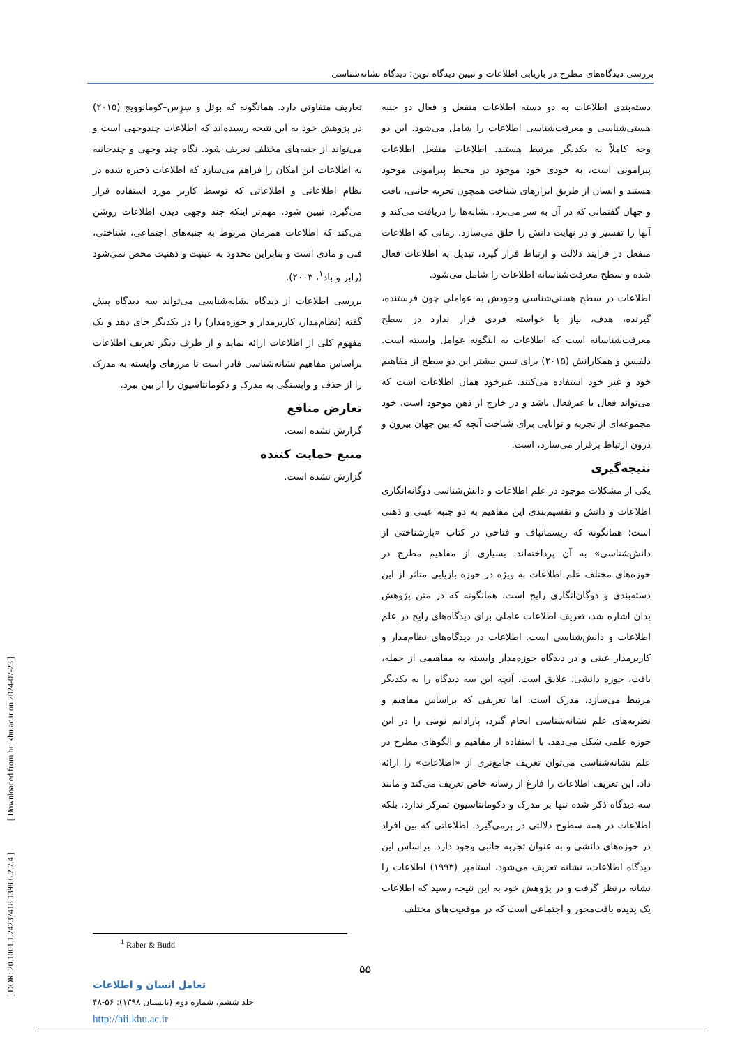[ DOR: 20.1001.1.24237418.1398.6.2.7.4 ] [ Downloaded from hii.khu.ac.ir on 2024-07-23 ]
بررسی دیدگاه‌های مطرح در بازیابی اطلاعات و تبیین دیدگاه نوین: دیدگاه نشانه‌شناسی
دسته‌بندی اطلاعات به دو دسته اطلاعات منفعل و فعال دو جنبه هستی‌شناسی و معرفت‌شناسی اطلاعات را شامل می‌شود. این دو وجه کاملاً به یکدیگر مرتبط هستند. اطلاعات منفعل اطلاعات پیرامونی است، به خودی خود موجود در محیط پیرامونی موجود هستند و انسان از طریق ابزارهای شناخت همچون تجربه جانبی، بافت و جهان گفتمانی که در آن به سر می‌برد، نشانه‌ها را دریافت می‌کند و آنها را تفسیر و در نهایت دانش را خلق می‌سازد. زمانی که اطلاعات منفعل در فرایند دلالت و ارتباط قرار گیرد، تبدیل به اطلاعات فعال شده و سطح معرفت‌شناسانه اطلاعات را شامل می‌شود.
اطلاعات در سطح هستی‌شناسی وجودش به عواملی چون فرستنده، گیرنده، هدف، نیاز یا خواسته فردی قرار ندارد در سطح معرفت‌شناسانه است که اطلاعات به اینگونه عوامل وابسته است. دلفسن و همکارانش (۲۰۱۵) برای تبیین بیشتر این دو سطح از مفاهیم خود و غیر خود استفاده می‌کنند. غیرخود همان اطلاعات است که می‌تواند فعال یا غیرفعال باشد و در خارج از ذهن موجود است. خود مجموعه‌ای از تجربه و توانایی برای شناخت آنچه که بین جهان بیرون و درون ارتباط برقرار می‌سازد، است.
نتیجه‌گیری
یکی از مشکلات موجود در علم اطلاعات و دانش‌شناسی دوگانه‌انگاری اطلاعات و دانش و تقسیم‌بندی این مفاهیم به دو جنبه عینی و ذهنی است؛ همانگونه که ریسمانباف و فتاحی در کتاب «بازشناختی از دانش‌شناسی» به آن پرداخته‌اند. بسیاری از مفاهیم مطرح در حوزه‌های مختلف علم اطلاعات به ویژه در حوزه بازیابی متاثر از این دسته‌بندی و دوگان‌انگاری رایج است. همانگونه که در متن پژوهش بدان اشاره شد، تعریف اطلاعات عاملی برای دیدگاه‌های رایج در علم اطلاعات و دانش‌شناسی است. اطلاعات در دیدگاه‌های نظام‌مدار و کاربرمدار عینی و در دیدگاه حوزه‌مدار وابسته به مفاهیمی از جمله، بافت، حوزه دانشی، علایق است. آنچه این سه دیدگاه را به یکدیگر مرتبط می‌سازد، مدرک است. اما تعریفی که براساس مفاهیم و نظریه‌های علم نشانه‌شناسی انجام گیرد، پارادایم نوینی را در این حوزه علمی شکل می‌دهد. با استفاده از مفاهیم و الگوهای مطرح در علم نشانه‌شناسی می‌توان تعریف جامع‌تری از «اطلاعات» را ارائه داد. این تعریف اطلاعات را فارغ از رسانه خاص تعریف می‌کند و مانند سه دیدگاه ذکر شده تنها بر مدرک و دکومانتاسیون تمرکز ندارد. بلکه اطلاعات در همه سطوح دلالتی در برمی‌گیرد. اطلاعاتی که بین افراد در حوزه‌های دانشی و به عنوان تجربه جانبی وجود دارد. براساس این دیدگاه اطلاعات، نشانه تعریف می‌شود، استامپر (۱۹۹۳) اطلاعات را نشانه درنظر گرفت و در پژوهش خود به این نتیجه رسید که اطلاعات یک پدیده بافت‌محور و اجتماعی است که در موقعیت‌های مختلف
تعاریف متفاوتی دارد. همانگونه که بوئل و سِزِس–کومانوویچ (۲۰۱۵) در پژوهش خود به این نتیجه رسیده‌اند که اطلاعات چندوجهی است و می‌تواند از جنبه‌های مختلف تعریف شود. نگاه چند وجهی و چندجانبه به اطلاعات این امکان را فراهم می‌سازد که اطلاعات ذخیره شده در نظام اطلاعاتی و اطلاعاتی که توسط کاربر مورد استفاده قرار می‌گیرد، تبیین شود. مهم‌تر اینکه چند وجهی دیدن اطلاعات روشن می‌کند که اطلاعات همزمان مربوط به جنبه‌های اجتماعی، شناختی، فنی و مادی است و بنابراین محدود به عینیت و ذهنیت محض نمی‌شود (رابر و باد<sup>۱</sup>، ۲۰۰۳).
بررسی اطلاعات از دیدگاه نشانه‌شناسی می‌تواند سه دیدگاه پیش گفته (نظام‌مدار، کاربرمدار و حوزه‌مدار) را در یکدیگر جای دهد و یک مفهوم کلی از اطلاعات ارائه نماید و از طرف دیگر تعریف اطلاعات براساس مفاهیم نشانه‌شناسی قادر است تا مرزهای وابسته به مدرک را از حذف و وابستگی به مدرک و دکومانتاسیون را از بین ببرد.
تعارض منافع
گزارش نشده است.
منبع حمایت کننده
گزارش نشده است.
<sup>1</sup> Raber & Budd
۵۵
تعامل انسان و اطلاعات
جلد ششم، شماره دوم (تابستان ۱۳۹۸): ۵۶-۴۸
http://hii.khu.ac.ir